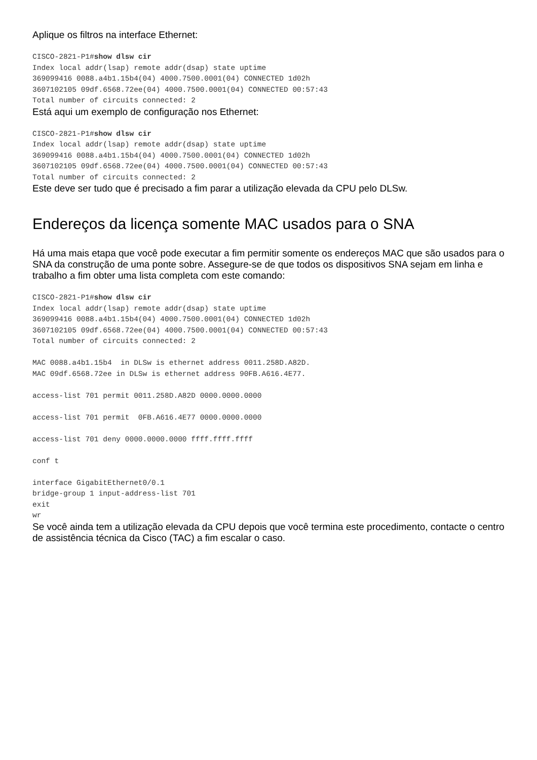Aplique os filtros na interface Ethernet:
CISCO-2821-P1#show dlsw cir
Index local addr(lsap) remote addr(dsap) state uptime
369099416 0088.a4b1.15b4(04) 4000.7500.0001(04) CONNECTED 1d02h
3607102105 09df.6568.72ee(04) 4000.7500.0001(04) CONNECTED 00:57:43
Total number of circuits connected: 2
Está aqui um exemplo de configuração nos Ethernet:
CISCO-2821-P1#show dlsw cir
Index local addr(lsap) remote addr(dsap) state uptime
369099416 0088.a4b1.15b4(04) 4000.7500.0001(04) CONNECTED 1d02h
3607102105 09df.6568.72ee(04) 4000.7500.0001(04) CONNECTED 00:57:43
Total number of circuits connected: 2
Este deve ser tudo que é precisado a fim parar a utilização elevada da CPU pelo DLSw.
Endereços da licença somente MAC usados para o SNA
Há uma mais etapa que você pode executar a fim permitir somente os endereços MAC que são usados para o SNA da construção de uma ponte sobre. Assegure-se de que todos os dispositivos SNA sejam em linha e trabalho a fim obter uma lista completa com este comando:
CISCO-2821-P1#show dlsw cir
Index local addr(lsap) remote addr(dsap) state uptime
369099416 0088.a4b1.15b4(04) 4000.7500.0001(04) CONNECTED 1d02h
3607102105 09df.6568.72ee(04) 4000.7500.0001(04) CONNECTED 00:57:43
Total number of circuits connected: 2

MAC 0088.a4b1.15b4  in DLSw is ethernet address 0011.258D.A82D.
MAC 09df.6568.72ee in DLSw is ethernet address 90FB.A616.4E77.

access-list 701 permit 0011.258D.A82D 0000.0000.0000

access-list 701 permit  0FB.A616.4E77 0000.0000.0000

access-list 701 deny 0000.0000.0000 ffff.ffff.ffff

conf t

interface GigabitEthernet0/0.1
bridge-group 1 input-address-list 701
exit
wr
Se você ainda tem a utilização elevada da CPU depois que você termina este procedimento, contacte o centro de assistência técnica da Cisco (TAC) a fim escalar o caso.